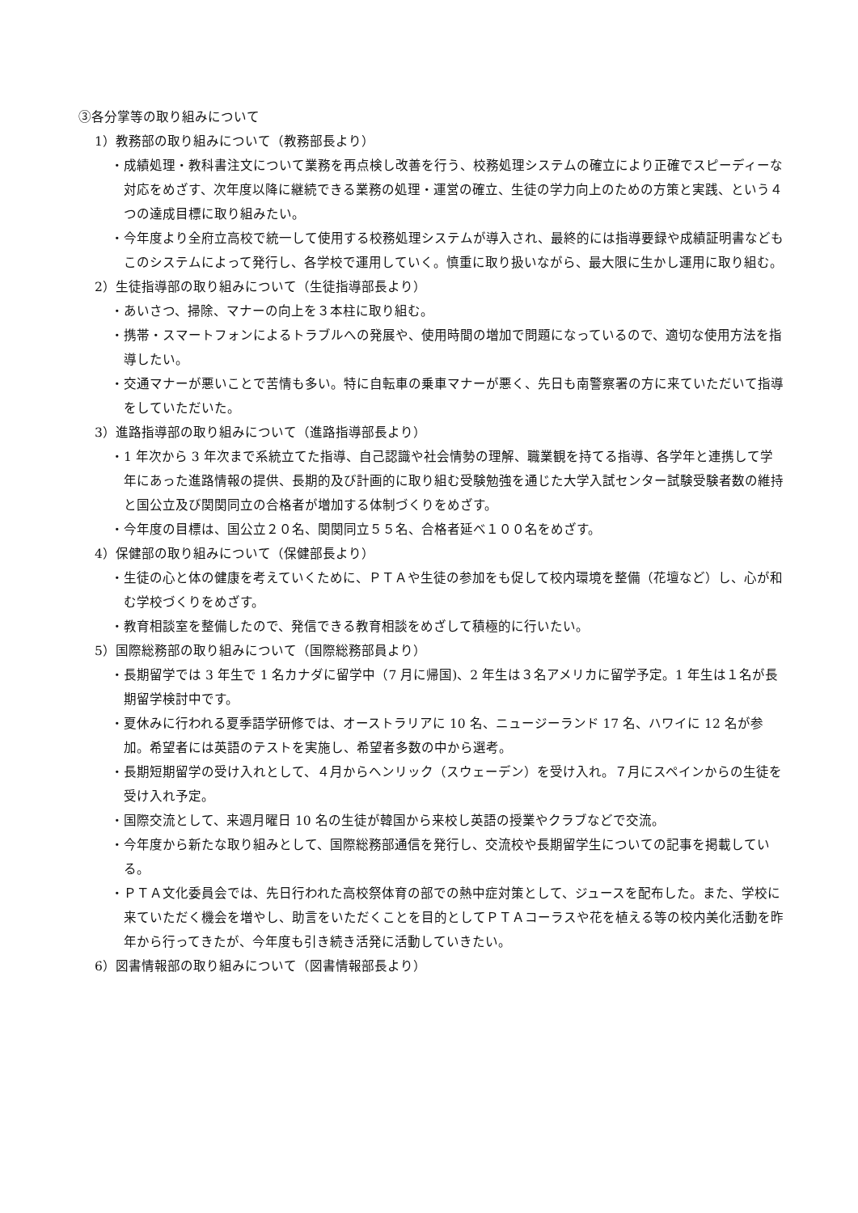③各分掌等の取り組みについて
1）教務部の取り組みについて（教務部長より）
・成績処理・教科書注文について業務を再点検し改善を行う、校務処理システムの確立により正確でスピーディーな対応をめざす、次年度以降に継続できる業務の処理・運営の確立、生徒の学力向上のための方策と実践、という４つの達成目標に取り組みたい。
・今年度より全府立高校で統一して使用する校務処理システムが導入され、最終的には指導要録や成績証明書などもこのシステムによって発行し、各学校で運用していく。慎重に取り扱いながら、最大限に生かし運用に取り組む。
2）生徒指導部の取り組みについて（生徒指導部長より）
・あいさつ、掃除、マナーの向上を３本柱に取り組む。
・携帯・スマートフォンによるトラブルへの発展や、使用時間の増加で問題になっているので、適切な使用方法を指導したい。
・交通マナーが悪いことで苦情も多い。特に自転車の乗車マナーが悪く、先日も南警察署の方に来ていただいて指導をしていただいた。
3）進路指導部の取り組みについて（進路指導部長より）
・1 年次から 3 年次まで系統立てた指導、自己認識や社会情勢の理解、職業観を持てる指導、各学年と連携して学年にあった進路情報の提供、長期的及び計画的に取り組む受験勉強を通じた大学入試センター試験受験者数の維持と国公立及び関関同立の合格者が増加する体制づくりをめざす。
・今年度の目標は、国公立２０名、関関同立５５名、合格者延べ１００名をめざす。
4）保健部の取り組みについて（保健部長より）
・生徒の心と体の健康を考えていくために、ＰＴＡや生徒の参加をも促して校内環境を整備（花壇など）し、心が和む学校づくりをめざす。
・教育相談室を整備したので、発信できる教育相談をめざして積極的に行いたい。
5）国際総務部の取り組みについて（国際総務部員より）
・長期留学では 3 年生で 1 名カナダに留学中（7 月に帰国)、2 年生は３名アメリカに留学予定。1 年生は１名が長期留学検討中です。
・夏休みに行われる夏季語学研修では、オーストラリアに 10 名、ニュージーランド 17 名、ハワイに 12 名が参加。希望者には英語のテストを実施し、希望者多数の中から選考。
・長期短期留学の受け入れとして、４月からヘンリック（スウェーデン）を受け入れ。７月にスペインからの生徒を受け入れ予定。
・国際交流として、来週月曜日 10 名の生徒が韓国から来校し英語の授業やクラブなどで交流。
・今年度から新たな取り組みとして、国際総務部通信を発行し、交流校や長期留学生についての記事を掲載している。
・ＰＴＡ文化委員会では、先日行われた高校祭体育の部での熱中症対策として、ジュースを配布した。また、学校に来ていただく機会を増やし、助言をいただくことを目的としてＰＴＡコーラスや花を植える等の校内美化活動を昨年から行ってきたが、今年度も引き続き活発に活動していきたい。
6）図書情報部の取り組みについて（図書情報部長より）